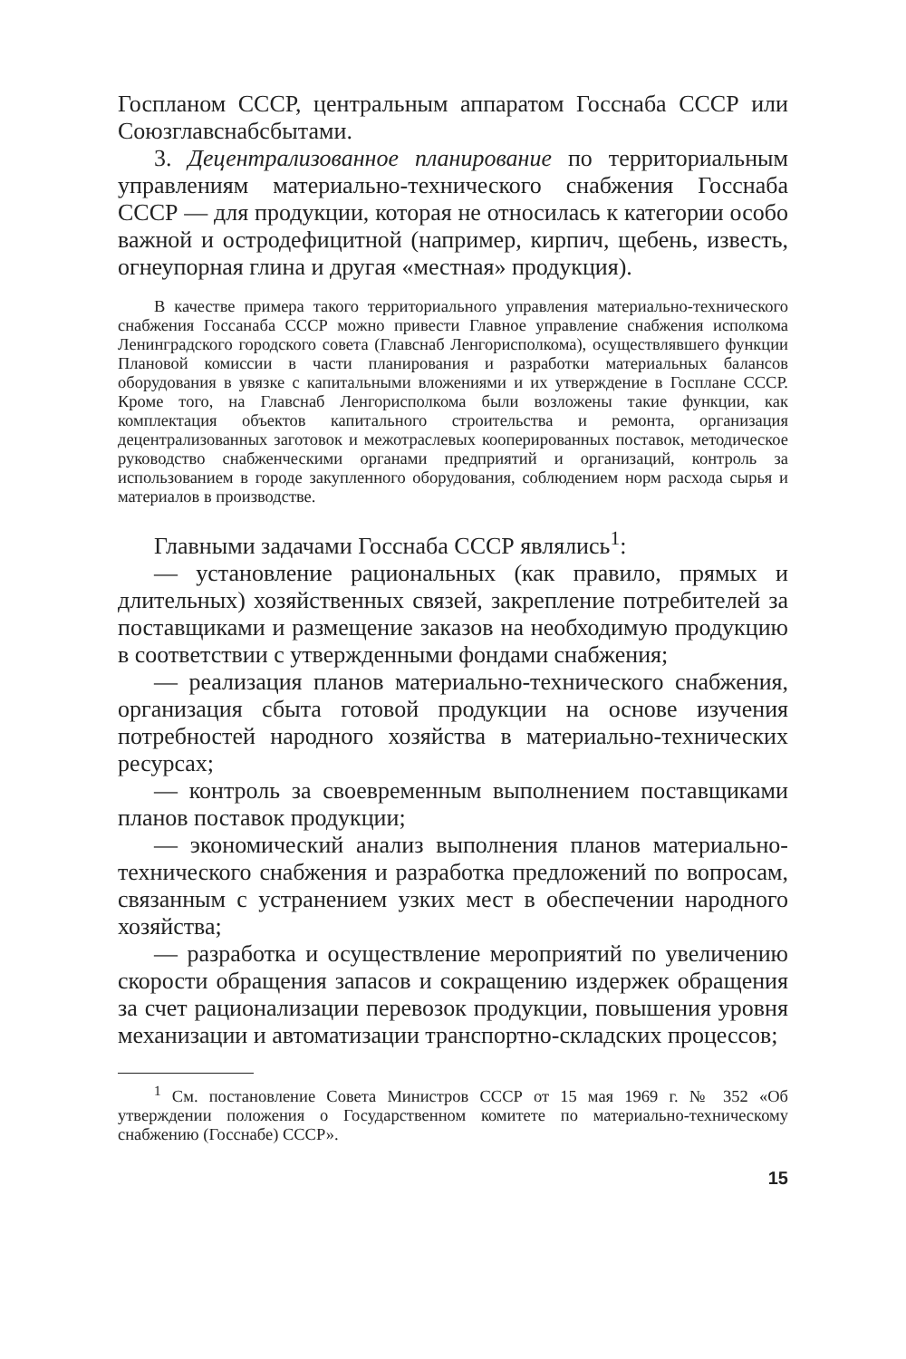Госпланом СССР, центральным аппаратом Госснаба СССР или Союзглавснабсбытами.
3. Децентрализованное планирование по территориальным управлениям материально-технического снабжения Госснаба СССР — для продукции, которая не относилась к категории особо важной и остродефицитной (например, кирпич, щебень, известь, огнеупорная глина и другая «местная» продукция).
В качестве примера такого территориального управления материально-технического снабжения Госсанаба СССР можно привести Главное управление снабжения исполкома Ленинградского городского совета (Главснаб Ленгорисполкома), осуществлявшего функции Плановой комиссии в части планирования и разработки материальных балансов оборудования в увязке с капитальными вложениями и их утверждение в Госплане СССР. Кроме того, на Главснаб Ленгорисполкома были возложены такие функции, как комплектация объектов капитального строительства и ремонта, организация децентрализованных заготовок и межотраслевых кооперированных поставок, методическое руководство снабженческими органами предприятий и организаций, контроль за использованием в городе закупленного оборудования, соблюдением норм расхода сырья и материалов в производстве.
Главными задачами Госснаба СССР являлись<sup>1</sup>:
— установление рациональных (как правило, прямых и длительных) хозяйственных связей, закрепление потребителей за поставщиками и размещение заказов на необходимую продукцию в соответствии с утвержденными фондами снабжения;
— реализация планов материально-технического снабжения, организация сбыта готовой продукции на основе изучения потребностей народного хозяйства в материально-технических ресурсах;
— контроль за своевременным выполнением поставщиками планов поставок продукции;
— экономический анализ выполнения планов материально-технического снабжения и разработка предложений по вопросам, связанным с устранением узких мест в обеспечении народного хозяйства;
— разработка и осуществление мероприятий по увеличению скорости обращения запасов и сокращению издержек обращения за счет рационализации перевозок продукции, повышения уровня механизации и автоматизации транспортно-складских процессов;
<sup>1</sup> См. постановление Совета Министров СССР от 15 мая 1969 г. № 352 «Об утверждении положения о Государственном комитете по материально-техническому снабжению (Госснабе) СССР».
15